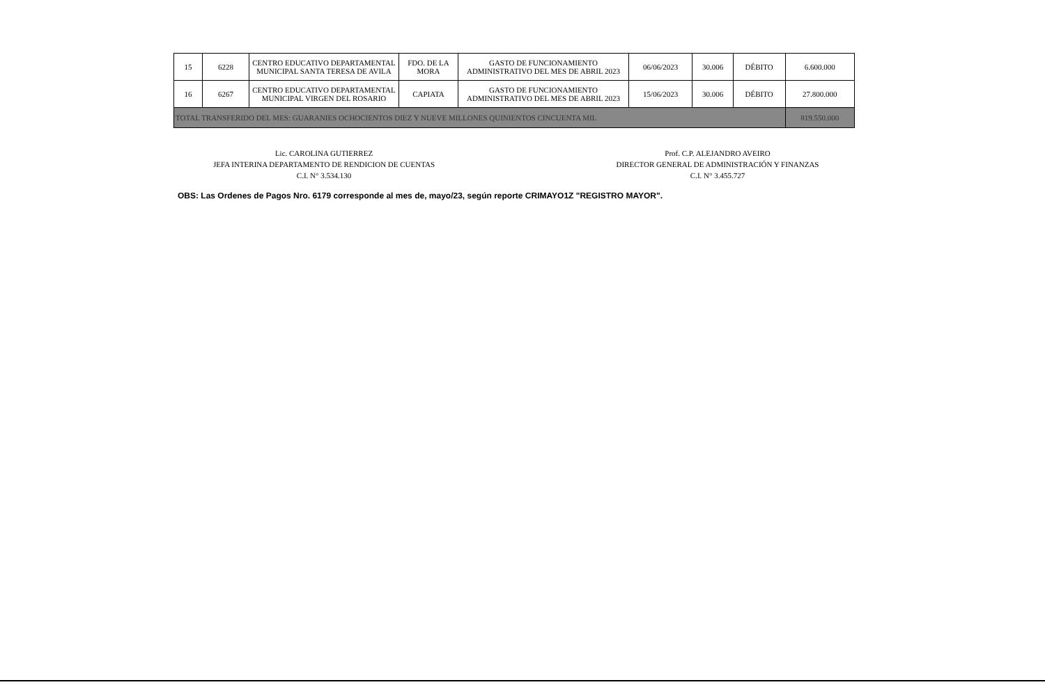| 15 | 6228 | CENTRO EDUCATIVO DEPARTAMENTAL MUNICIPAL SANTA TERESA DE AVILA | FDO. DE LA MORA | GASTO DE FUNCIONAMIENTO ADMINISTRATIVO DEL MES DE ABRIL 2023 | 06/06/2023 | 30.006 | DÉBITO | 6.600.000 |
| 16 | 6267 | CENTRO EDUCATIVO DEPARTAMENTAL MUNICIPAL VIRGEN DEL ROSARIO | CAPIATA | GASTO DE FUNCIONAMIENTO ADMINISTRATIVO DEL MES DE ABRIL 2023 | 15/06/2023 | 30.006 | DÉBITO | 27.800.000 |
| TOTAL TRANSFERIDO DEL MES: GUARANIES OCHOCIENTOS DIEZ Y NUEVE MILLONES QUINIENTOS CINCUENTA MIL | | | | | | | | 819.550.000 |
Lic. CAROLINA GUTIERREZ
JEFA INTERINA DEPARTAMENTO DE RENDICION DE CUENTAS
C.I. N° 3.534.130
Prof. C.P. ALEJANDRO AVEIRO
DIRECTOR GENERAL DE ADMINISTRACIÓN Y FINANZAS
C.I. N° 3.455.727
OBS: Las Ordenes de Pagos Nro. 6179 corresponde al mes de, mayo/23, según reporte CRIMAYO1Z "REGISTRO MAYOR".